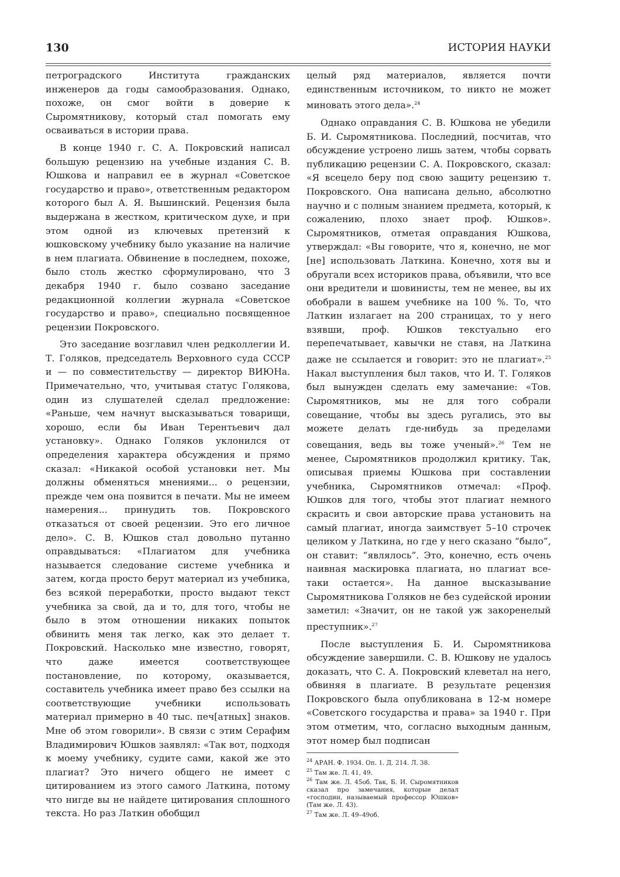130 ИСТОРИЯ НАУКИ
петроградского Института гражданских инженеров да годы самообразования. Однако, похоже, он смог войти в доверие к Сыромятникову, который стал помогать ему осваиваться в истории права.
В конце 1940 г. С. А. Покровский написал большую рецензию на учебные издания С. В. Юшкова и направил ее в журнал «Советское государство и право», ответственным редактором которого был А. Я. Вышинский. Рецензия была выдержана в жестком, критическом духе, и при этом одной из ключевых претензий к юшковскому учебнику было указание на наличие в нем плагиата. Обвинение в последнем, похоже, было столь жестко сформулировано, что 3 декабря 1940 г. было созвано заседание редакционной коллегии журнала «Советское государство и право», специально посвященное рецензии Покровского.
Это заседание возглавил член редколлегии И. Т. Голяков, председатель Верховного суда СССР и — по совместительству — директор ВИЮНа. Примечательно, что, учитывая статус Голякова, один из слушателей сделал предложение: «Раньше, чем начнут высказываться товарищи, хорошо, если бы Иван Терентьевич дал установку». Однако Голяков уклонился от определения характера обсуждения и прямо сказал: «Никакой особой установки нет. Мы должны обменяться мнениями... о рецензии, прежде чем она появится в печати. Мы не имеем намерения... принудить тов. Покровского отказаться от своей рецензии. Это его личное дело». С. В. Юшков стал довольно путанно оправдываться: «Плагиатом для учебника называется следование системе учебника и затем, когда просто берут материал из учебника, без всякой переработки, просто выдают текст учебника за свой, да и то, для того, чтобы не было в этом отношении никаких попыток обвинить меня так легко, как это делает т. Покровский. Насколько мне известно, говорят, что даже имеется соответствующее постановление, по которому, оказывается, составитель учебника имеет право без ссылки на соответствующие учебники использовать материал примерно в 40 тыс. печ[атных] знаков. Мне об этом говорили». В связи с этим Серафим Владимирович Юшков заявлял: «Так вот, подходя к моему учебнику, судите сами, какой же это плагиат? Это ничего общего не имеет с цитированием из этого самого Латкина, потому что нигде вы не найдете цитирования сплошного текста. Но раз Латкин обобщил
целый ряд материалов, является почти единственным источником, то никто не может миновать этого дела».<sup>24</sup>
Однако оправдания С. В. Юшкова не убедили Б. И. Сыромятникова. Последний, посчитав, что обсуждение устроено лишь затем, чтобы сорвать публикацию рецензии С. А. Покровского, сказал: «Я всецело беру под свою защиту рецензию т. Покровского. Она написана дельно, абсолютно научно и с полным знанием предмета, который, к сожалению, плохо знает проф. Юшков». Сыромятников, отметая оправдания Юшкова, утверждал: «Вы говорите, что я, конечно, не мог [не] использовать Латкина. Конечно, хотя вы и обругали всех историков права, объявили, что все они вредители и шовинисты, тем не менее, вы их обобрали в вашем учебнике на 100 %. То, что Латкин излагает на 200 страницах, то у него взявши, проф. Юшков текстуально его перепечатывает, кавычки не ставя, на Латкина даже не ссылается и говорит: это не плагиат».<sup>25</sup> Накал выступления был таков, что И. Т. Голяков был вынужден сделать ему замечание: «Тов. Сыромятников, мы не для того собрали совещание, чтобы вы здесь ругались, это вы можете делать где-нибудь за пределами совещания, ведь вы тоже ученый».<sup>26</sup> Тем не менее, Сыромятников продолжил критику. Так, описывая приемы Юшкова при составлении учебника, Сыромятников отмечал: «Проф. Юшков для того, чтобы этот плагиат немного скрасить и свои авторские права установить на самый плагиат, иногда заимствует 5–10 строчек целиком у Латкина, но где у него сказано “было”, он ставит: “являлось”. Это, конечно, есть очень наивная маскировка плагиата, но плагиат все-таки остается». На данное высказывание Сыромятникова Голяков не без судейской иронии заметил: «Значит, он не такой уж закоренелый преступник».<sup>27</sup>
После выступления Б. И. Сыромятникова обсуждение завершили. С. В. Юшкову не удалось доказать, что С. А. Покровский клеветал на него, обвиняя в плагиате. В результате рецензия Покровского была опубликована в 12-м номере «Советского государства и права» за 1940 г. При этом отметим, что, согласно выходным данным, этот номер был подписан
<sup>24</sup> АРАН. Ф. 1934. Оп. 1. Д. 214. Л. 38.
<sup>25</sup> Там же. Л. 41, 49.
<sup>26</sup> Там же. Л. 45об. Так, Б. И. Сыромятников сказал про замечания, которые делал «господин, называемый профессор Юшков» (Там же. Л. 43).
<sup>27</sup> Там же. Л. 49–49об.